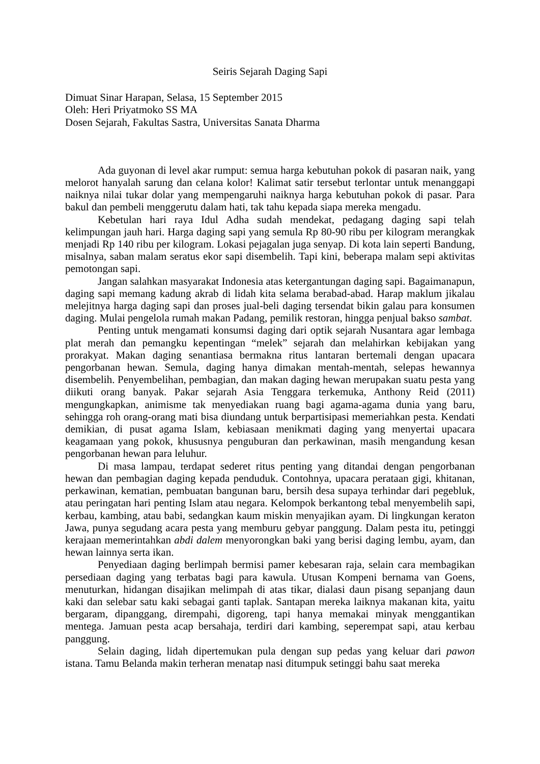Seiris Sejarah Daging Sapi
Dimuat Sinar Harapan, Selasa, 15 September 2015
Oleh: Heri Priyatmoko SS MA
Dosen Sejarah, Fakultas Sastra, Universitas Sanata Dharma
Ada guyonan di level akar rumput: semua harga kebutuhan pokok di pasaran naik, yang melorot hanyalah sarung dan celana kolor! Kalimat satir tersebut terlontar untuk menanggapi naiknya nilai tukar dolar yang mempengaruhi naiknya harga kebutuhan pokok di pasar. Para bakul dan pembeli menggerutu dalam hati, tak tahu kepada siapa mereka mengadu.
Kebetulan hari raya Idul Adha sudah mendekat, pedagang daging sapi telah kelimpungan jauh hari. Harga daging sapi yang semula Rp 80-90 ribu per kilogram merangkak menjadi Rp 140 ribu per kilogram. Lokasi pejagalan juga senyap. Di kota lain seperti Bandung, misalnya, saban malam seratus ekor sapi disembelih. Tapi kini, beberapa malam sepi aktivitas pemotongan sapi.
Jangan salahkan masyarakat Indonesia atas ketergantungan daging sapi. Bagaimanapun, daging sapi memang kadung akrab di lidah kita selama berabad-abad. Harap maklum jikalau melejitnya harga daging sapi dan proses jual-beli daging tersendat bikin galau para konsumen daging. Mulai pengelola rumah makan Padang, pemilik restoran, hingga penjual bakso sambat.
Penting untuk mengamati konsumsi daging dari optik sejarah Nusantara agar lembaga plat merah dan pemangku kepentingan “melek” sejarah dan melahirkan kebijakan yang prorakyat. Makan daging senantiasa bermakna ritus lantaran bertemali dengan upacara pengorbanan hewan. Semula, daging hanya dimakan mentah-mentah, selepas hewannya disembelih. Penyembelihan, pembagian, dan makan daging hewan merupakan suatu pesta yang diikuti orang banyak. Pakar sejarah Asia Tenggara terkemuka, Anthony Reid (2011) mengungkapkan, animisme tak menyediakan ruang bagi agama-agama dunia yang baru, sehingga roh orang-orang mati bisa diundang untuk berpartisipasi memeriahkan pesta. Kendati demikian, di pusat agama Islam, kebiasaan menikmati daging yang menyertai upacara keagamaan yang pokok, khususnya penguburan dan perkawinan, masih mengandung kesan pengorbanan hewan para leluhur.
Di masa lampau, terdapat sederet ritus penting yang ditandai dengan pengorbanan hewan dan pembagian daging kepada penduduk. Contohnya, upacara perataan gigi, khitanan, perkawinan, kematian, pembuatan bangunan baru, bersih desa supaya terhindar dari pegebluk, atau peringatan hari penting Islam atau negara. Kelompok berkantong tebal menyembelih sapi, kerbau, kambing, atau babi, sedangkan kaum miskin menyajikan ayam. Di lingkungan keraton Jawa, punya segudang acara pesta yang memburu gebyar panggung. Dalam pesta itu, petinggi kerajaan memerintahkan abdi dalem menyorongkan baki yang berisi daging lembu, ayam, dan hewan lainnya serta ikan.
Penyediaan daging berlimpah bermisi pamer kebesaran raja, selain cara membagikan persediaan daging yang terbatas bagi para kawula. Utusan Kompeni bernama van Goens, menuturkan, hidangan disajikan melimpah di atas tikar, dialasi daun pisang sepanjang daun kaki dan selebar satu kaki sebagai ganti taplak. Santapan mereka laiknya makanan kita, yaitu bergaram, dipanggang, dirempahi, digoreng, tapi hanya memakai minyak menggantikan mentega. Jamuan pesta acap bersahaja, terdiri dari kambing, seperempat sapi, atau kerbau panggung.
Selain daging, lidah dipertemukan pula dengan sup pedas yang keluar dari pawon istana. Tamu Belanda makin terheran menatap nasi ditumpuk setinggi bahu saat mereka